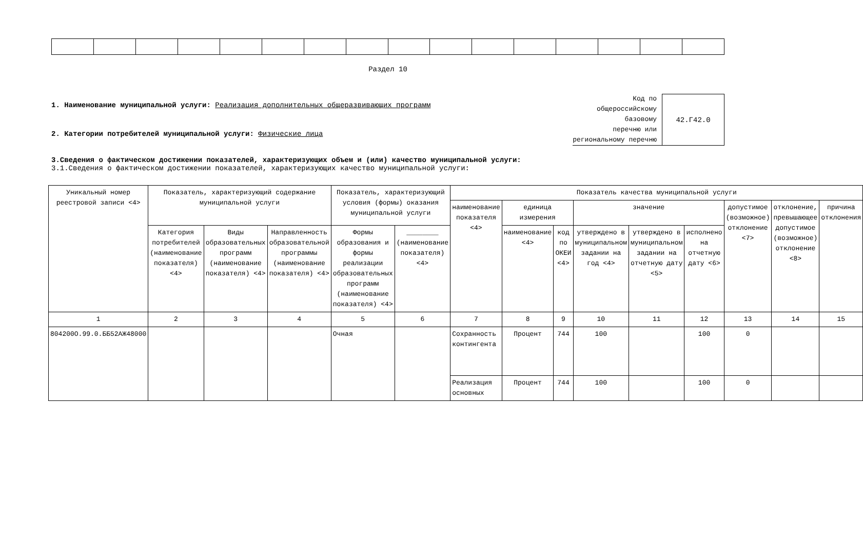Раздел 10
1. Наименование муниципальной услуги: Реализация дополнительных общеразвивающих программ
2. Категории потребителей муниципальной услуги: Физические лица
Код по
общероссийскому
базовому
перечню или
региональному перечню
42.Г42.0
3.Сведения о фактическом достижении показателей, характеризующих объем и (или) качество муниципальной услуги:
3.1.Сведения о фактическом достижении показателей, характеризующих качество муниципальной услуги:
| Уникальный номер реестровой записи <4> | Показатель, характеризующий содержание муниципальной услуги | | | Показатель, характеризующий условия (формы) оказания муниципальной услуги | | Показатель качества муниципальной услуги | | | | | | | | |
| --- | --- | --- | --- | --- | --- | --- | --- | --- | --- | --- | --- | --- | --- | --- |
| | | | | | | наименование показателя <4> | единица измерения | | значение | | | допустимое (возможное) отклонение <7> | отклонение, превышающее допустимое (возможное) отклонение <8> | причина отклонения |
| | Категория потребителей (наименование показателя) <4> | Виды образовательных программ (наименование показателя) <4> | Направленность образовательной программы (наименование показателя) <4> | Формы образования и формы реализации образовательных программ (наименование показателя) <4> | ________ (наименование показателя) <4> | | наименование <4> | код по ОКЕИ <4> | утверждено в муниципальном задании на год <4> | утверждено в муниципальном задании на отчетную дату <5> | исполнено на отчетную дату <6> | | | |
| 1 | 2 | 3 | 4 | 5 | 6 | 7 | 8 | 9 | 10 | 11 | 12 | 13 | 14 | 15 |
| 804200О.99.0.ББ52АЖ48000 | | | | Очная | | Сохранность контингента | Процент | 744 | 100 | | 100 | 0 | | |
| | | | | | | Реализация основных | Процент | 744 | 100 | | 100 | 0 | | |